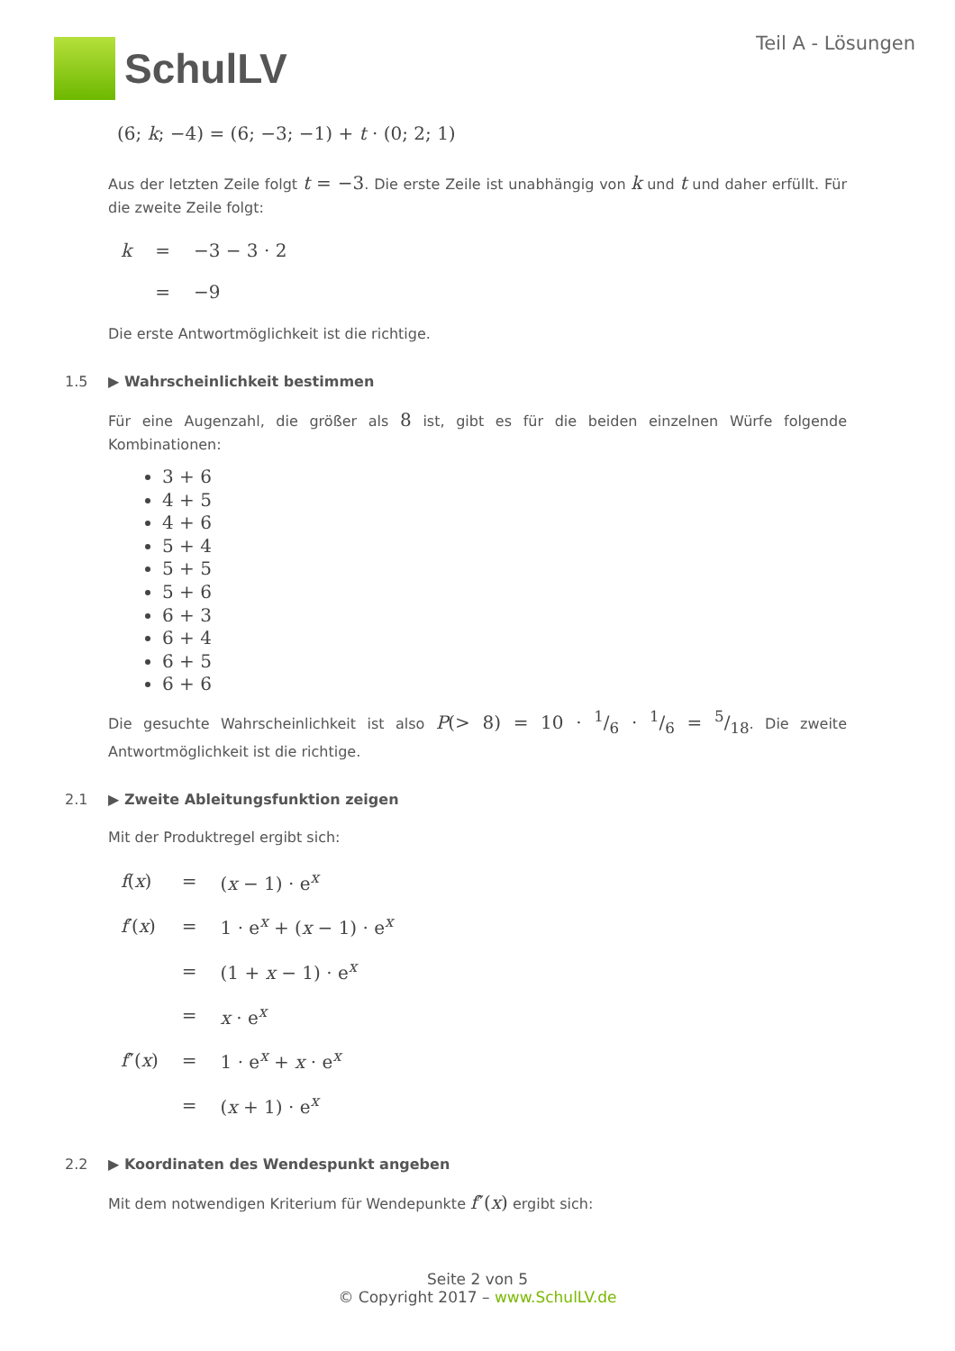SchulLV
Teil A - Lösungen
(6; k; −4) = (6; −3; −1) + t · (0; 2; 1)
Aus der letzten Zeile folgt t = −3. Die erste Zeile ist unabhängig von k und t und daher erfüllt. Für die zweite Zeile folgt:
| k | = | −3 − 3 · 2 |
| | = | −9 |
Die erste Antwortmöglichkeit ist die richtige.
1.5 ▶ Wahrscheinlichkeit bestimmen
Für eine Augenzahl, die größer als 8 ist, gibt es für die beiden einzelnen Würfe folgende Kombinationen:
3 + 6
4 + 5
4 + 6
5 + 4
5 + 5
5 + 6
6 + 3
6 + 4
6 + 5
6 + 6
Die gesuchte Wahrscheinlichkeit ist also P(> 8) = 10 · 1/6 · 1/6 = 5/18. Die zweite Antwortmöglichkeit ist die richtige.
2.1 ▶ Zweite Ableitungsfunktion zeigen
Mit der Produktregel ergibt sich:
| f ( x ) | = | ( x − 1) · e<sup>x</sup> |
| f ′( x ) | = | 1 · e<sup>x</sup> + ( x − 1) · e<sup>x</sup> |
| | = | (1 + x − 1) · e<sup>x</sup> |
| | = | x · e<sup>x</sup> |
| f ″( x ) | = | 1 · e<sup>x</sup> + x · e<sup>x</sup> |
| | = | ( x + 1) · e<sup>x</sup> |
2.2 ▶ Koordinaten des Wendespunkt angeben
Mit dem notwendigen Kriterium für Wendepunkte f″(x) ergibt sich:
Seite 2 von 5
© Copyright 2017 – www.SchulLV.de